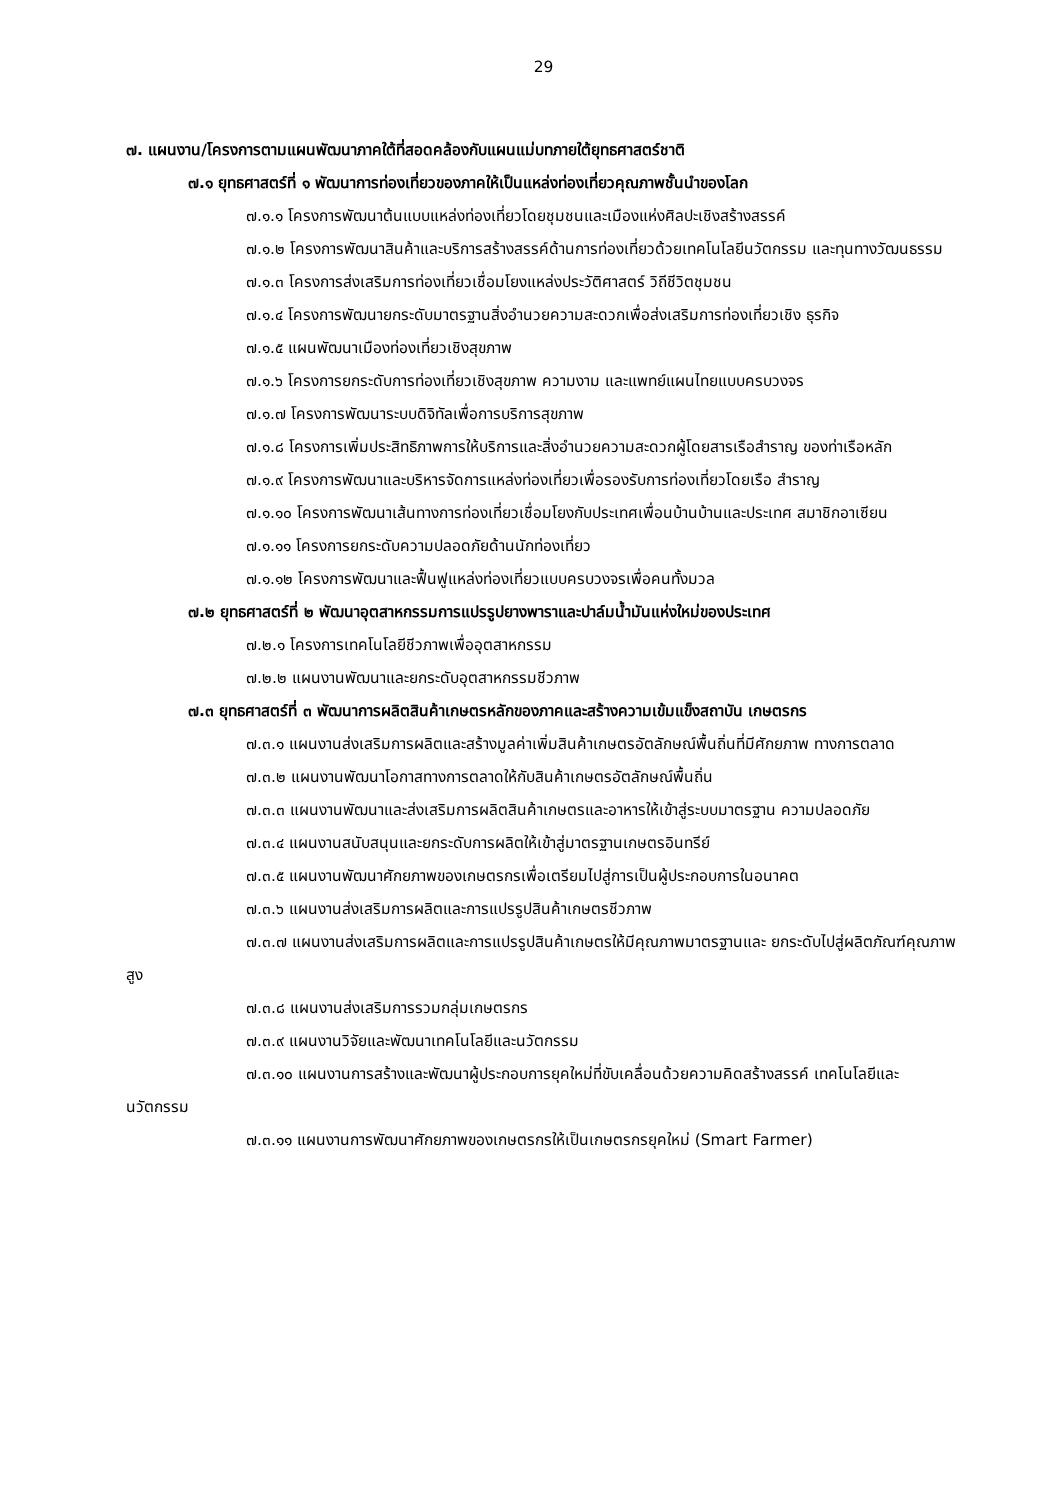29
๗. แผนงาน/โครงการตามแผนพัฒนาภาคใต้ที่สอดคล้องกับแผนแม่บทภายใต้ยุทธศาสตร์ชาติ
๗.๑ ยุทธศาสตร์ที่ ๑ พัฒนาการท่องเที่ยวของภาคให้เป็นแหล่งท่องเที่ยวคุณภาพชั้นนำของโลก
๗.๑.๑ โครงการพัฒนาต้นแบบแหล่งท่องเที่ยวโดยชุมชนและเมืองแห่งศิลปะเชิงสร้างสรรค์
๗.๑.๒ โครงการพัฒนาสินค้าและบริการสร้างสรรค์ด้านการท่องเที่ยวด้วยเทคโนโลยีนวัตกรรม และทุนทางวัฒนธรรม
๗.๑.๓ โครงการส่งเสริมการท่องเที่ยวเชื่อมโยงแหล่งประวัติศาสตร์ วิถีชีวิตชุมชน
๗.๑.๔ โครงการพัฒนายกระดับมาตรฐานสิ่งอำนวยความสะดวกเพื่อส่งเสริมการท่องเที่ยวเชิง ธุรกิจ
๗.๑.๕ แผนพัฒนาเมืองท่องเที่ยวเชิงสุขภาพ
๗.๑.๖ โครงการยกระดับการท่องเที่ยวเชิงสุขภาพ ความงาม และแพทย์แผนไทยแบบครบวงจร
๗.๑.๗ โครงการพัฒนาระบบดิจิทัลเพื่อการบริการสุขภาพ
๗.๑.๘ โครงการเพิ่มประสิทธิภาพการให้บริการและสิ่งอำนวยความสะดวกผู้โดยสารเรือสำราญ ของท่าเรือหลัก
๗.๑.๙ โครงการพัฒนาและบริหารจัดการแหล่งท่องเที่ยวเพื่อรองรับการท่องเที่ยวโดยเรือ สำราญ
๗.๑.๑๐ โครงการพัฒนาเส้นทางการท่องเที่ยวเชื่อมโยงกับประเทศเพื่อนบ้านบ้านและประเทศ สมาชิกอาเซียน
๗.๑.๑๑ โครงการยกระดับความปลอดภัยด้านนักท่องเที่ยว
๗.๑.๑๒ โครงการพัฒนาและฟื้นฟูแหล่งท่องเที่ยวแบบครบวงจรเพื่อคนทั้งมวล
๗.๒ ยุทธศาสตร์ที่ ๒ พัฒนาอุตสาหกรรมการแปรรูปยางพาราและปาล์มน้ำมันแห่งใหม่ของประเทศ
๗.๒.๑ โครงการเทคโนโลยีชีวภาพเพื่ออุตสาหกรรม
๗.๒.๒ แผนงานพัฒนาและยกระดับอุตสาหกรรมชีวภาพ
๗.๓ ยุทธศาสตร์ที่ ๓ พัฒนาการผลิตสินค้าเกษตรหลักของภาคและสร้างความเข้มแข็งสถาบัน เกษตรกร
๗.๓.๑ แผนงานส่งเสริมการผลิตและสร้างมูลค่าเพิ่มสินค้าเกษตรอัตลักษณ์พื้นถิ่นที่มีศักยภาพ ทางการตลาด
๗.๓.๒ แผนงานพัฒนาโอกาสทางการตลาดให้กับสินค้าเกษตรอัตลักษณ์พื้นถิ่น
๗.๓.๓ แผนงานพัฒนาและส่งเสริมการผลิตสินค้าเกษตรและอาหารให้เข้าสู่ระบบมาตรฐาน ความปลอดภัย
๗.๓.๔ แผนงานสนับสนุนและยกระดับการผลิตให้เข้าสู่มาตรฐานเกษตรอินทรีย์
๗.๓.๕ แผนงานพัฒนาศักยภาพของเกษตรกรเพื่อเตรียมไปสู่การเป็นผู้ประกอบการในอนาคต
๗.๓.๖ แผนงานส่งเสริมการผลิตและการแปรรูปสินค้าเกษตรชีวภาพ
๗.๓.๗ แผนงานส่งเสริมการผลิตและการแปรรูปสินค้าเกษตรให้มีคุณภาพมาตรฐานและ ยกระดับไปสู่ผลิตภัณฑ์คุณภาพสูง
๗.๓.๘ แผนงานส่งเสริมการรวมกลุ่มเกษตรกร
๗.๓.๙ แผนงานวิจัยและพัฒนาเทคโนโลยีและนวัตกรรม
๗.๓.๑๐ แผนงานการสร้างและพัฒนาผู้ประกอบการยุคใหม่ที่ขับเคลื่อนด้วยความคิดสร้างสรรค์ เทคโนโลยีและนวัตกรรม
๗.๓.๑๑ แผนงานการพัฒนาศักยภาพของเกษตรกรให้เป็นเกษตรกรยุคใหม่ (Smart Farmer)